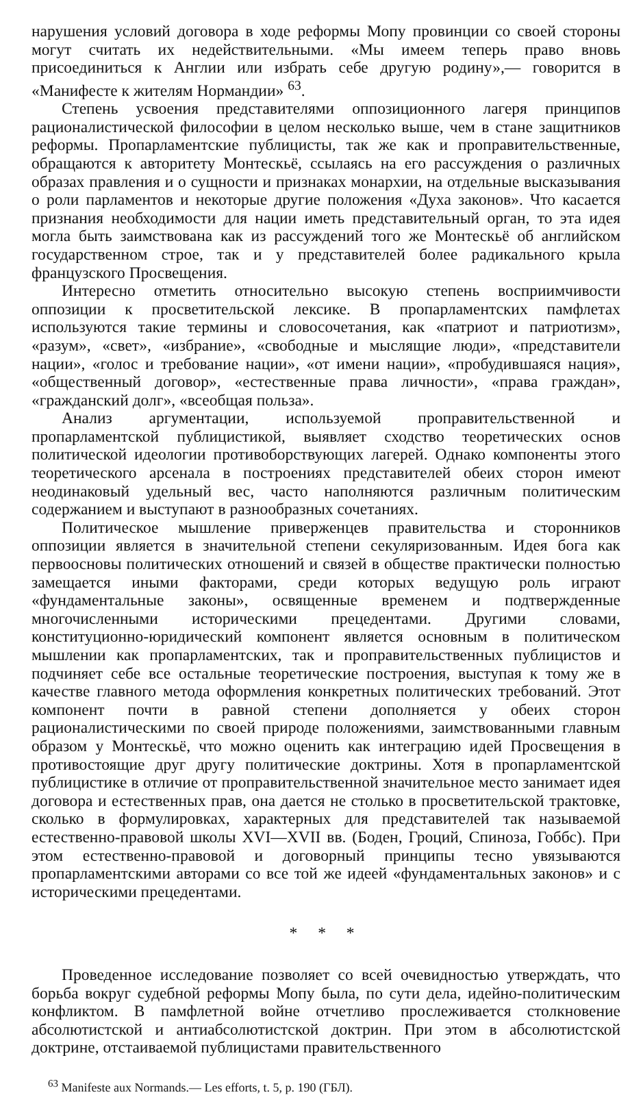нарушения условий договора в ходе реформы Мопу провинции со своей стороны могут считать их недействительными. «Мы имеем теперь право вновь присоединиться к Англии или избрать себе другую родину»,— говорится в «Манифесте к жителям Нормандии» <sup>63</sup>.
Степень усвоения представителями оппозиционного лагеря принципов рационалистической философии в целом несколько выше, чем в стане защитников реформы. Пропарламентские публицисты, так же как и проправительственные, обращаются к авторитету Монтескьё, ссылаясь на его рассуждения о различных образах правления и о сущности и признаках монархии, на отдельные высказывания о роли парламентов и некоторые другие положения «Духа законов». Что касается признания необходимости для нации иметь представительный орган, то эта идея могла быть заимствована как из рассуждений того же Монтескьё об английском государственном строе, так и у представителей более радикального крыла французского Просвещения.
Интересно отметить относительно высокую степень восприимчивости оппозиции к просветительской лексике. В пропарламентских памфлетах используются такие термины и словосочетания, как «патриот и патриотизм», «разум», «свет», «избрание», «свободные и мыслящие люди», «представители нации», «голос и требование нации», «от имени нации», «пробудившаяся нация», «общественный договор», «естественные права личности», «права граждан», «гражданский долг», «всеобщая польза».
Анализ аргументации, используемой проправительственной и пропарламентской публицистикой, выявляет сходство теоретических основ политической идеологии противоборствующих лагерей. Однако компоненты этого теоретического арсенала в построениях представителей обеих сторон имеют неодинаковый удельный вес, часто наполняются различным политическим содержанием и выступают в разнообразных сочетаниях.
Политическое мышление приверженцев правительства и сторонников оппозиции является в значительной степени секуляризованным. Идея бога как первоосновы политических отношений и связей в обществе практически полностью замещается иными факторами, среди которых ведущую роль играют «фундаментальные законы», освященные временем и подтвержденные многочисленными историческими прецедентами. Другими словами, конституционно-юридический компонент является основным в политическом мышлении как пропарламентских, так и проправительственных публицистов и подчиняет себе все остальные теоретические построения, выступая к тому же в качестве главного метода оформления конкретных политических требований. Этот компонент почти в равной степени дополняется у обеих сторон рационалистическими по своей природе положениями, заимствованными главным образом у Монтескьё, что можно оценить как интеграцию идей Просвещения в противостоящие друг другу политические доктрины. Хотя в пропарламентской публицистике в отличие от проправительственной значительное место занимает идея договора и естественных прав, она дается не столько в просветительской трактовке, сколько в формулировках, характерных для представителей так называемой естественно-правовой школы XVI—XVII вв. (Боден, Гроций, Спиноза, Гоббс). При этом естественно-правовой и договорный принципы тесно увязываются пропарламентскими авторами со все той же идеей «фундаментальных законов» и с историческими прецедентами.
* * *
Проведенное исследование позволяет со всей очевидностью утверждать, что борьба вокруг судебной реформы Мопу была, по сути дела, идейно-политическим конфликтом. В памфлетной войне отчетливо прослеживается столкновение абсолютистской и антиабсолютистской доктрин. При этом в абсолютистской доктрине, отстаиваемой публицистами правительственного
<sup>63</sup> Manifeste aux Normands.— Les efforts, t. 5, p. 190 (ГБЛ).